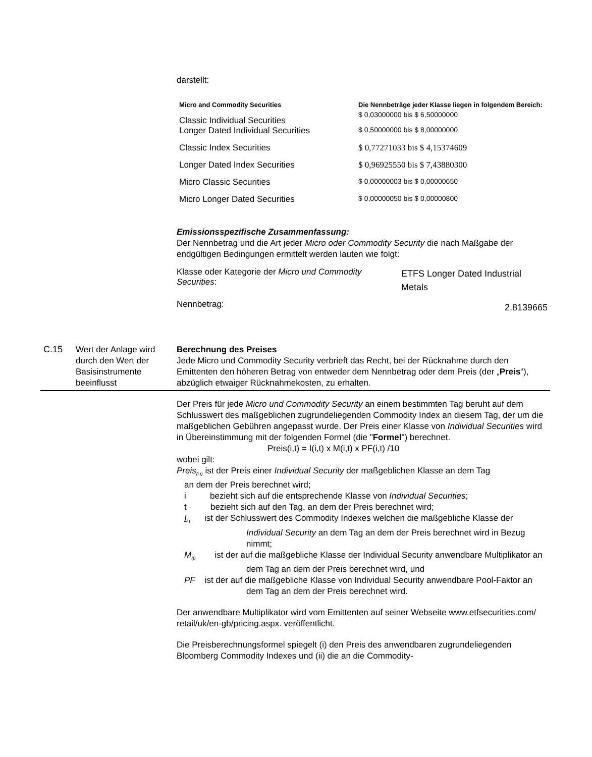darstellt:
| Micro and Commodity Securities | Die Nennbeträge jeder Klasse liegen in folgendem Bereich: |
| --- | --- |
| Classic Individual Securities | $ 0,03000000 bis $ 6,50000000 |
| Longer Dated Individual Securities | $ 0,50000000 bis $ 8,00000000 |
| Classic Index Securities | $ 0,77271033 bis $ 4,15374609 |
| Longer Dated Index Securities | $ 0,96925550 bis $ 7,43880300 |
| Micro Classic Securities | $ 0,00000003 bis $ 0,00000650 |
| Micro Longer Dated Securities | $ 0,00000050 bis $ 0,00000800 |
Emissionsspezifische Zusammenfassung:
Der Nennbetrag und die Art jeder Micro oder Commodity Security die nach Maßgabe der endgültigen Bedingungen ermittelt werden lauten wie folgt:
| Klasse oder Kategorie der Micro und Commodity Securities : | ETFS Longer Dated Industrial Metals |
| Nennbetrag: | 2.8139665 |
| C.15 | Wert der Anlage wird durch den Wert der Basisinstrumente beeinflusst | Berechnung des Preises Jede Micro und Commodity Security verbrieft das Recht, bei der Rücknahme durch den Emittenten den höheren Betrag von entweder dem Nennbetrag oder dem Preis (der „ Preis “), abzüglich etwaiger Rücknahmekosten, zu erhalten. Der Preis für jede Micro und Commodity Security an einem bestimmten Tag beruht auf dem Schlusswert des maßgeblichen zugrundeliegenden Commodity Index an diesem Tag, der um die maßgeblichen Gebühren angepasst wurde. Der Preis einer Klasse von Individual Securities wird in Übereinstimmung mit der folgenden Formel (die " Formel ") berechnet. Preis(i,t) = I(i,t) x M(i,t) x PF(i,t) /10 wobei gilt: Preis<sub>(i,t)</sub> ist der Preis einer Individual Security der maßgeblichen Klasse an dem Tag an dem der Preis berechnet wird; i bezieht sich auf die entsprechende Klasse von Individual Securities ; t bezieht sich auf den Tag, an dem der Preis berechnet wird; I<sub>i,t</sub> ist der Schlusswert des Commodity Indexes welchen die maßgebliche Klasse der Individual Security an dem Tag an dem der Preis berechnet wird in Bezug nimmt; M<sub>(t)</sub> ist der auf die maßgebliche Klasse der Individual Security anwendbare Multiplikator an dem Tag an dem der Preis berechnet wird, und PF ist der auf die maßgebliche Klasse von Individual Security anwendbare Pool-Faktor an dem Tag an dem der Preis berechnet wird. Der anwendbare Multiplikator wird vom Emittenten auf seiner Webseite www.etfsecurities.com/ retail/uk/en-gb/pricing.aspx. veröffentlicht. Die Preisberechnungsformel spiegelt (i) den Preis des anwendbaren zugrundeliegenden Bloomberg Commodity Indexes und (ii) die an die Commodity- |